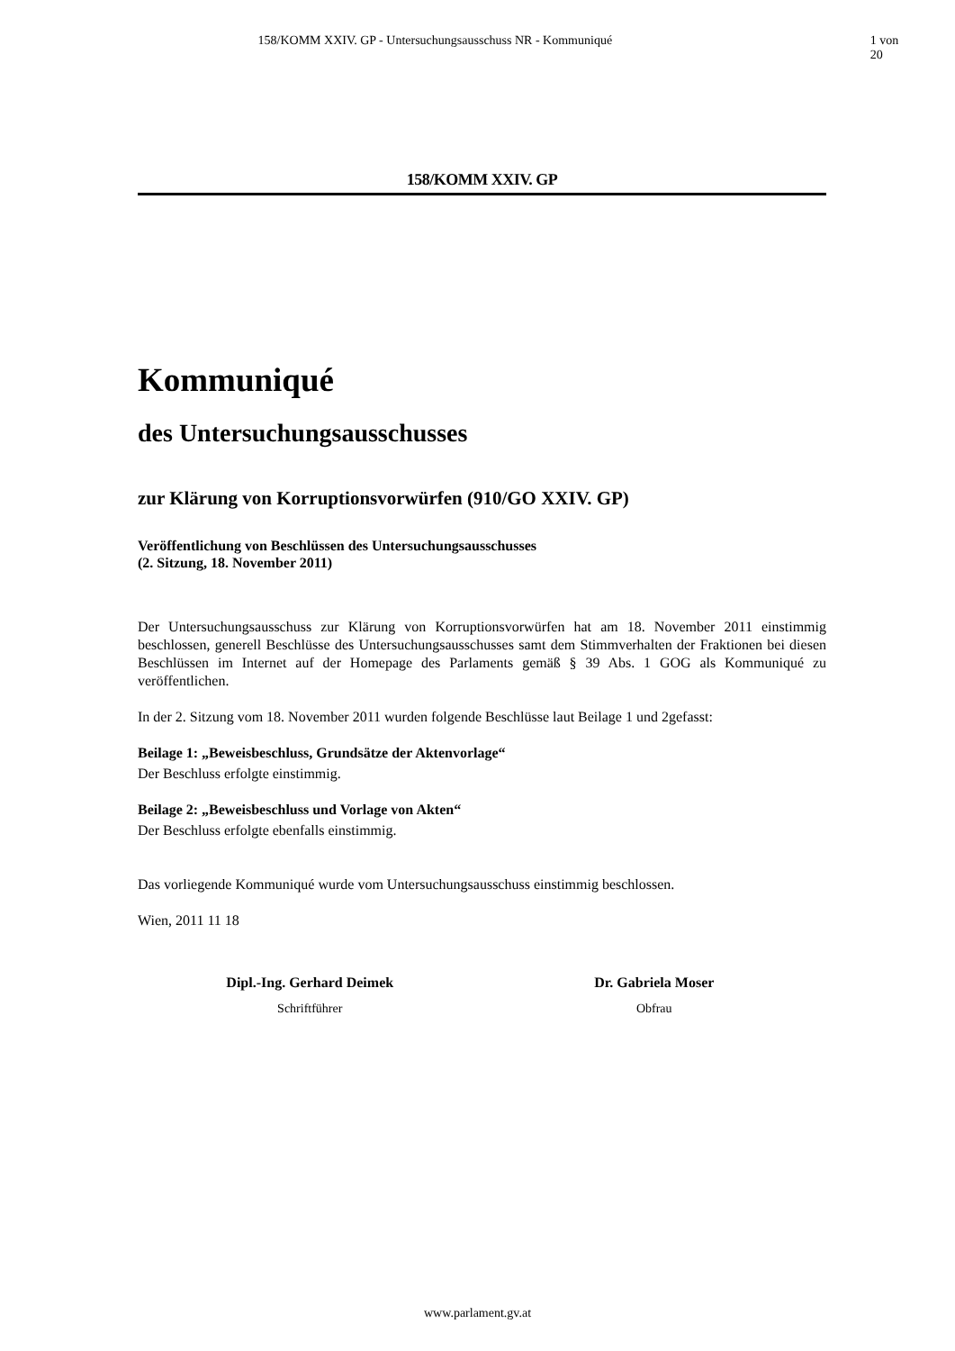158/KOMM XXIV. GP - Untersuchungsausschuss NR - Kommuniqué 1 von 20
158/KOMM XXIV. GP
Kommuniqué
des Untersuchungsausschusses
zur Klärung von Korruptionsvorwürfen (910/GO XXIV. GP)
Veröffentlichung von Beschlüssen des Untersuchungsausschusses
(2. Sitzung, 18. November 2011)
Der Untersuchungsausschuss zur Klärung von Korruptionsvorwürfen hat am 18. November 2011 einstimmig beschlossen, generell Beschlüsse des Untersuchungsausschusses samt dem Stimmverhalten der Fraktionen bei diesen Beschlüssen im Internet auf der Homepage des Parlaments gemäß § 39 Abs. 1 GOG als Kommuniqué zu veröffentlichen.
In der 2. Sitzung vom 18. November 2011 wurden folgende Beschlüsse laut Beilage 1 und 2gefasst:
Beilage 1: „Beweisbeschluss, Grundsätze der Aktenvorlage“
Der Beschluss erfolgte einstimmig.
Beilage 2: „Beweisbeschluss und Vorlage von Akten“
Der Beschluss erfolgte ebenfalls einstimmig.
Das vorliegende Kommuniqué wurde vom Untersuchungsausschuss einstimmig beschlossen.
Wien, 2011 11 18
Dipl.-Ing. Gerhard Deimek
Schriftführer
Dr. Gabriela Moser
Obfrau
www.parlament.gv.at